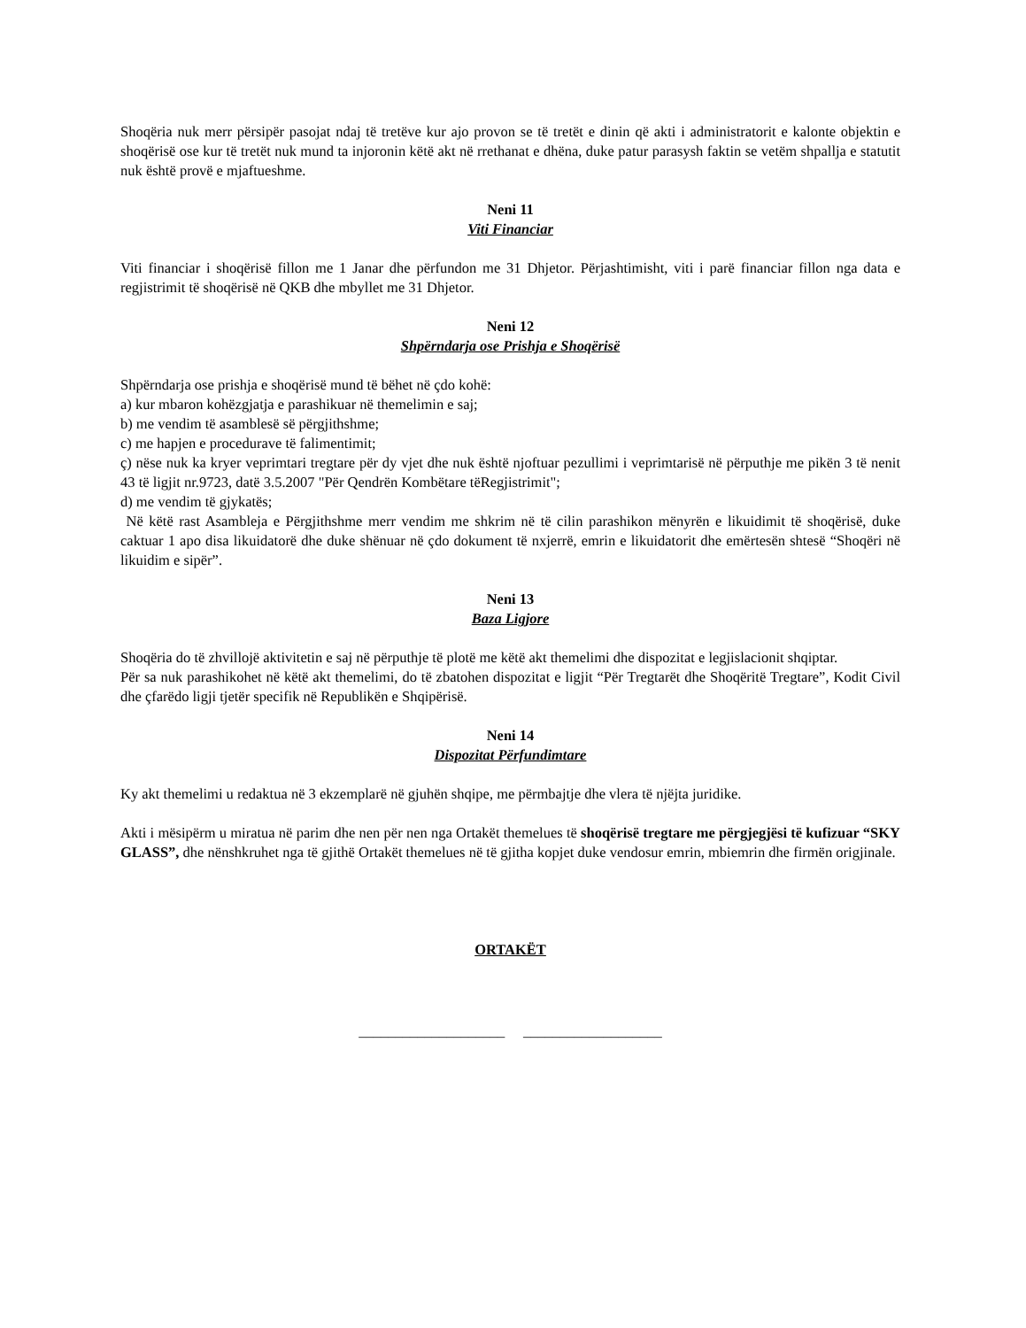Shoqëria nuk merr përsipër pasojat ndaj të tretëve kur ajo provon se të tretët e dinin që akti i administratorit e kalonte objektin e shoqërisë ose kur të tretët nuk mund ta injoronin këtë akt në rrethanat e dhëna, duke patur parasysh faktin se vetëm shpallja e statutit nuk është provë e mjaftueshme.
Neni 11
Viti Financiar
Viti financiar i shoqërisë fillon me 1 Janar dhe përfundon me 31 Dhjetor. Përjashtimisht, viti i parë financiar fillon nga data e regjistrimit të shoqërisë në QKB dhe mbyllet me 31 Dhjetor.
Neni 12
Shpërndarja ose Prishja e Shoqërisë
Shpërndarja ose prishja e shoqërisë mund të bëhet në çdo kohë:
a) kur mbaron kohëzgjatja e parashikuar në themelimin e saj;
b) me vendim të asamblesë së përgjithshme;
c) me hapjen e procedurave të falimentimit;
ç) nëse nuk ka kryer veprimtari tregtare për dy vjet dhe nuk është njoftuar pezullimi i veprimtarisë në përputhje me pikën 3 të nenit 43 të ligjit nr.9723, datë 3.5.2007 "Për Qendrën Kombëtare tëRegjistrimit";
d) me vendim të gjykatës;
Në këtë rast Asambleja e Përgjithshme merr vendim me shkrim në të cilin parashikon mënyrën e likuidimit të shoqërisë, duke caktuar 1 apo disa likuidatorë dhe duke shënuar në çdo dokument të nxjerrë, emrin e likuidatorit dhe emërtesën shtesë “Shoqëri në likuidim e sipër”.
Neni 13
Baza Ligjore
Shoqëria do të zhvillojë aktivitetin e saj në përputhje të plotë me këtë akt themelimi dhe dispozitat e legjislacionit shqiptar.
Për sa nuk parashikohet në këtë akt themelimi, do të zbatohen dispozitat e ligjit “Për Tregtarët dhe Shoqëritë Tregtare”, Kodit Civil dhe çfarëdo ligji tjetër specifik në Republikën e Shqipërisë.
Neni 14
Dispozitat Përfundimtare
Ky akt themelimi u redaktua në 3 ekzemplarë në gjuhën shqipe, me përmbajtje dhe vlera të njëjta juridike.
Akti i mësipërm u miratua në parim dhe nen për nen nga Ortakët themelues të shoqërisë tregtare me përgjegjësi të kufizuar “SKY GLASS”, dhe nënshkruhet nga të gjithë Ortakët themelues në të gjitha kopjet duke vendosur emrin, mbiemrin dhe firmën origjinale.
ORTAKËT
____________________ ___________________